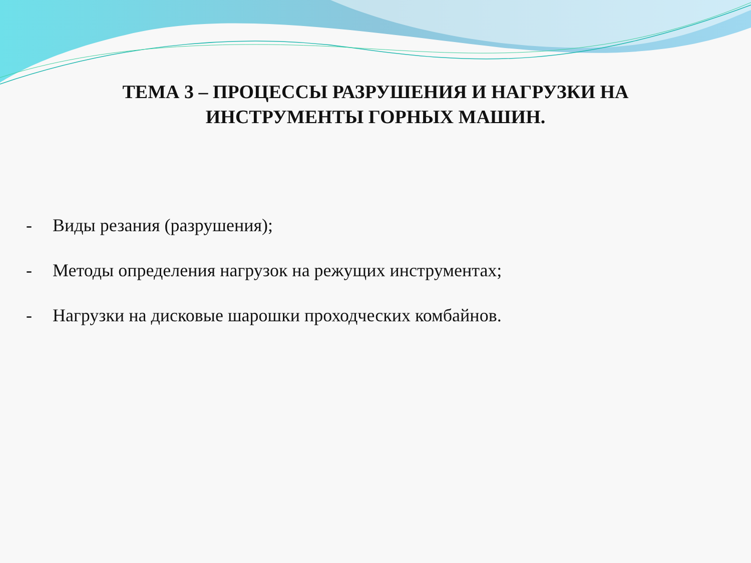ТЕМА 3 – ПРОЦЕССЫ РАЗРУШЕНИЯ И НАГРУЗКИ НА
ИНСТРУМЕНТЫ ГОРНЫХ МАШИН.
- Виды резания (разрушения);
- Методы определения нагрузок на режущих инструментах;
- Нагрузки на дисковые шарошки проходческих комбайнов.